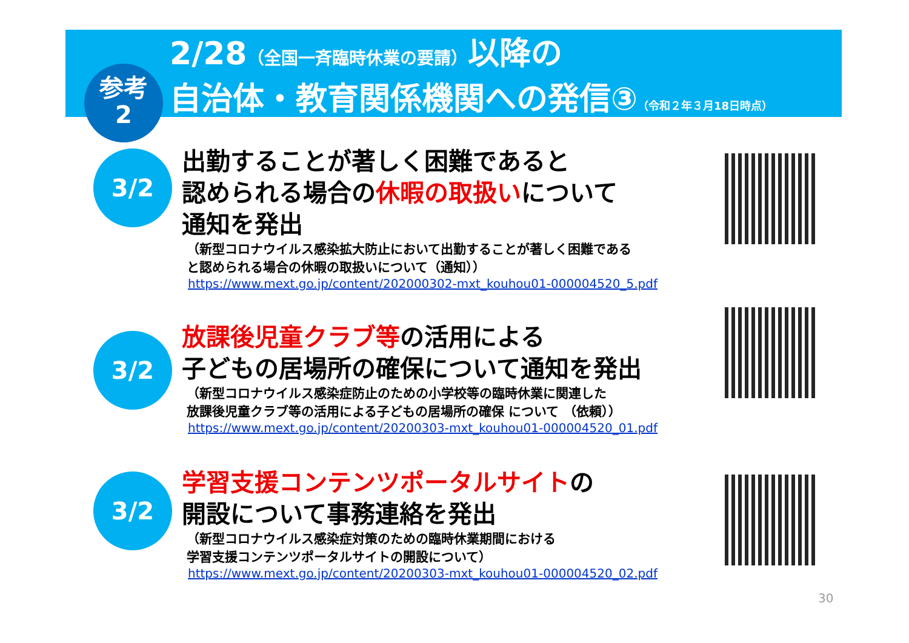2/28（全国一斉臨時休業の要請）以降の
自治体・教育関係機関への発信③（令和２年３月18日時点）
参考
2
3/2
出勤することが著しく困難であると
認められる場合の休暇の取扱いについて
通知を発出
（新型コロナウイルス感染拡大防止において出勤することが著しく困難である
と認められる場合の休暇の取扱いについて（通知））
https://www.mext.go.jp/content/202000302-mxt_kouhou01-000004520_5.pdf
3/2
放課後児童クラブ等の活用による
子どもの居場所の確保について通知を発出
（新型コロナウイルス感染症防止のための小学校等の臨時休業に関連した
放課後児童クラブ等の活用による子どもの居場所の確保 について （依頼））
https://www.mext.go.jp/content/20200303-mxt_kouhou01-000004520_01.pdf
3/2
学習支援コンテンツポータルサイトの
開設について事務連絡を発出
（新型コロナウイルス感染症対策のための臨時休業期間における
学習支援コンテンツポータルサイトの開設について）
https://www.mext.go.jp/content/20200303-mxt_kouhou01-000004520_02.pdf
30